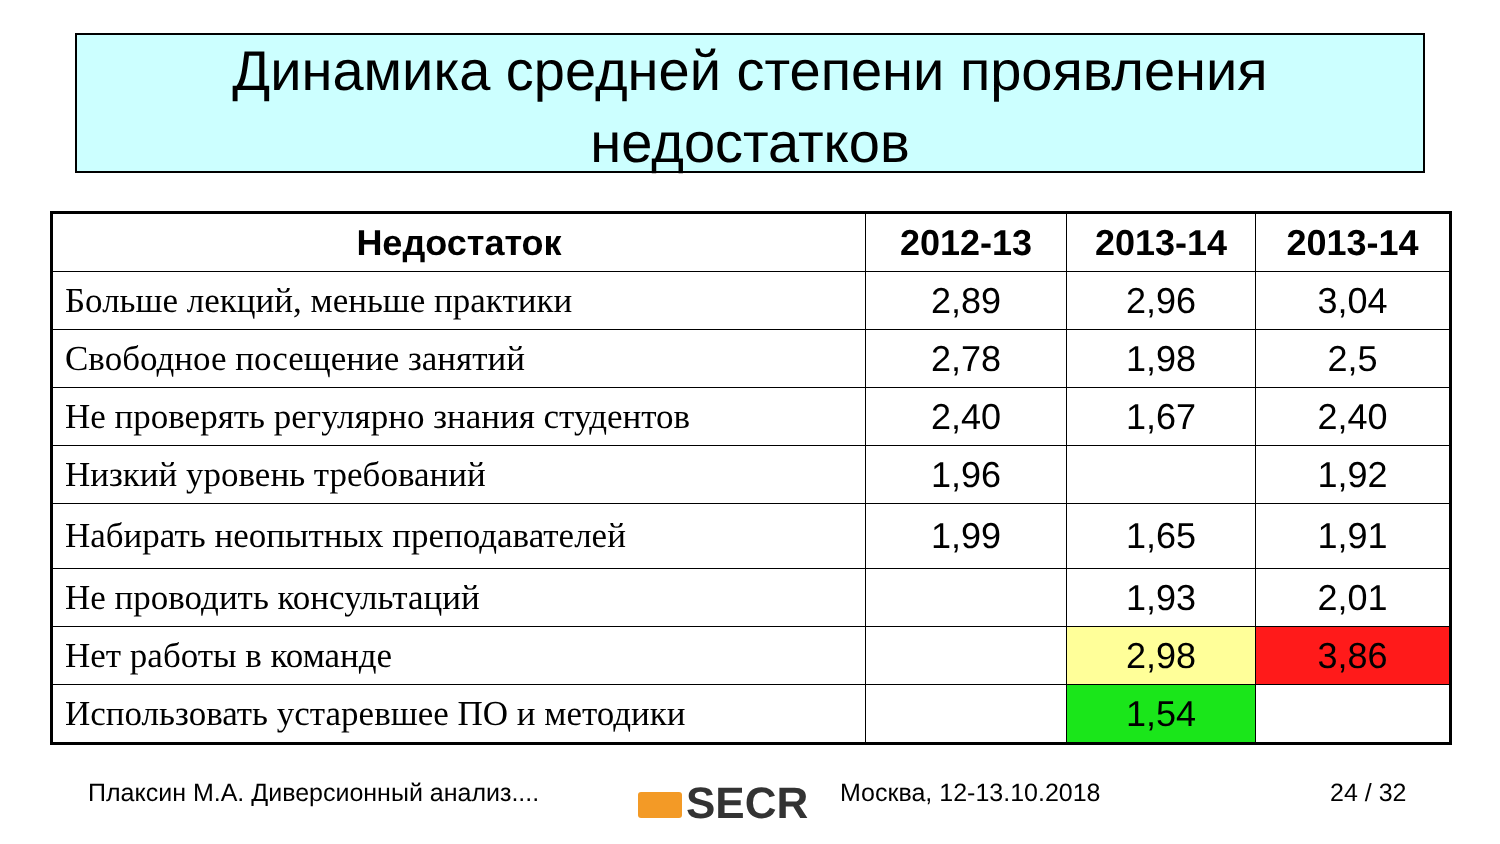Динамика средней степени проявления
недостатков
| Недостаток | 2012-13 | 2013-14 | 2013-14 |
| --- | --- | --- | --- |
| Больше лекций, меньше практики | 2,89 | 2,96 | 3,04 |
| Свободное посещение занятий | 2,78 | 1,98 | 2,5 |
| Не проверять регулярно знания студентов | 2,40 | 1,67 | 2,40 |
| Низкий уровень требований | 1,96 | | 1,92 |
| Набирать неопытных преподавателей | 1,99 | 1,65 | 1,91 |
| Не проводить консультаций | | 1,93 | 2,01 |
| Нет работы в команде | | 2,98 | 3,86 |
| Использовать устаревшее ПО и методики | | 1,54 | |
Плаксин М.А. Диверсионный анализ....
SECR Москва, 12-13.10.2018 24 / 32